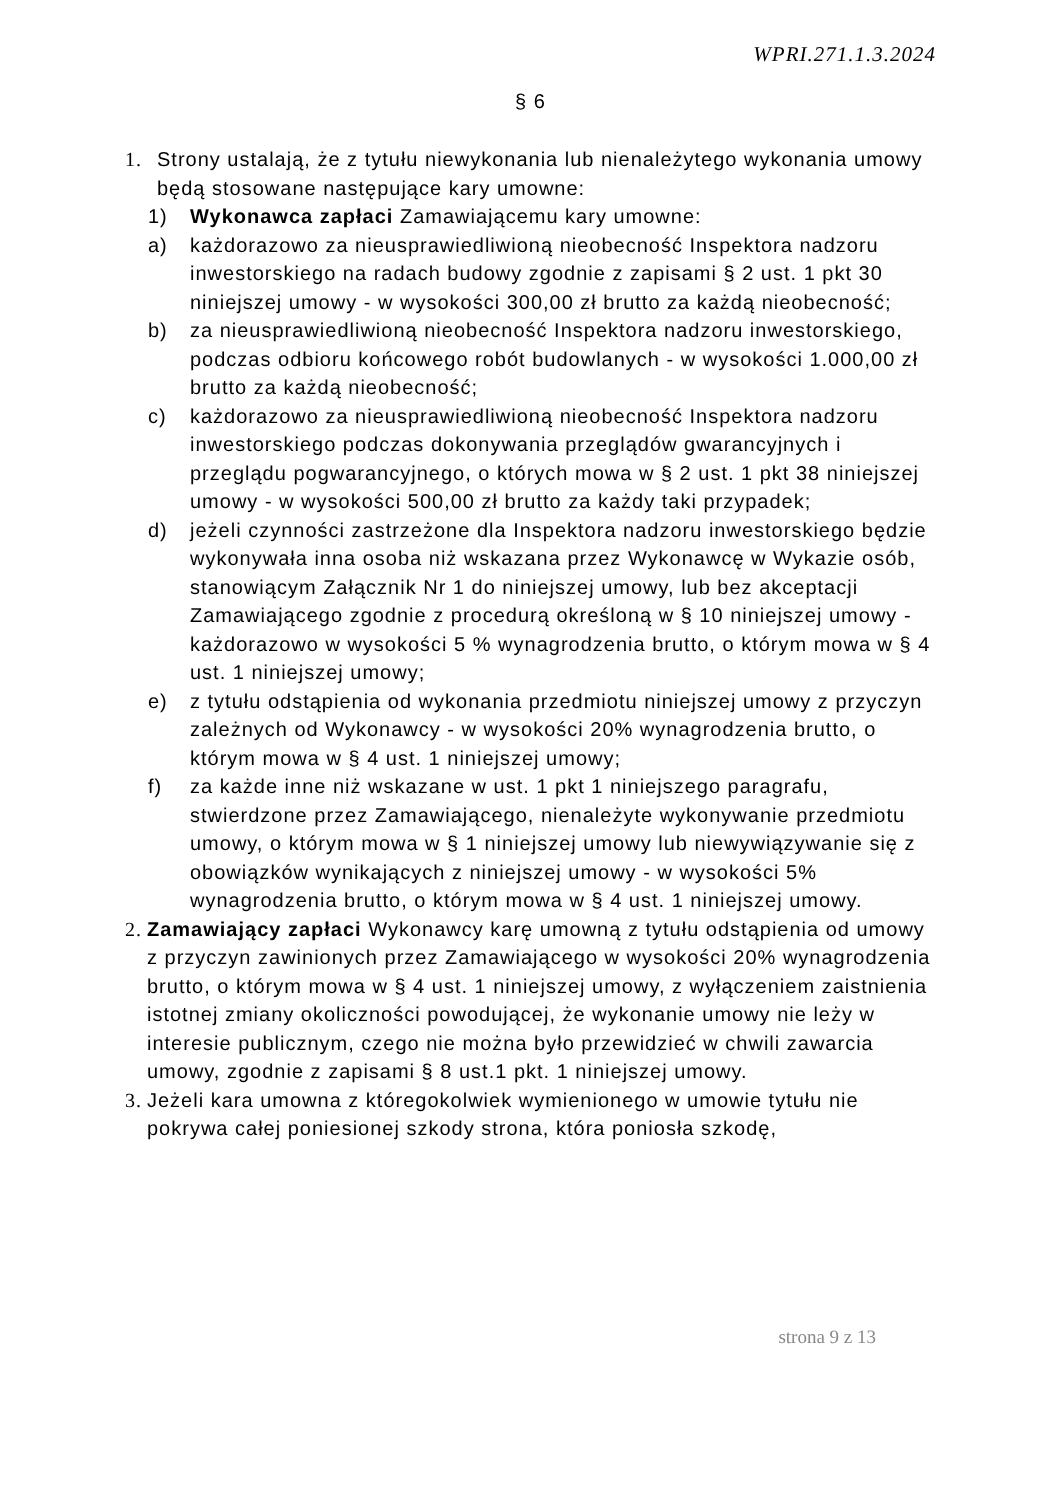WPRI.271.1.3.2024
§ 6
1. Strony ustalają, że z tytułu niewykonania lub nienależytego wykonania umowy będą stosowane następujące kary umowne:
1) Wykonawca zapłaci Zamawiającemu kary umowne:
a) każdorazowo za nieusprawiedliwioną nieobecność Inspektora nadzoru inwestorskiego na radach budowy zgodnie z zapisami § 2 ust. 1 pkt 30 niniejszej umowy - w wysokości 300,00 zł brutto za każdą nieobecność;
b) za nieusprawiedliwioną nieobecność Inspektora nadzoru inwestorskiego, podczas odbioru końcowego robót budowlanych - w wysokości 1.000,00 zł brutto za każdą nieobecność;
c) każdorazowo za nieusprawiedliwioną nieobecność Inspektora nadzoru inwestorskiego podczas dokonywania przeglądów gwarancyjnych i przeglądu pogwarancyjnego, o których mowa w § 2 ust. 1 pkt 38 niniejszej umowy - w wysokości 500,00 zł brutto za każdy taki przypadek;
d) jeżeli czynności zastrzeżone dla Inspektora nadzoru inwestorskiego będzie wykonywała inna osoba niż wskazana przez Wykonawcę w Wykazie osób, stanowiącym Załącznik Nr 1 do niniejszej umowy, lub bez akceptacji Zamawiającego zgodnie z procedurą określoną w § 10 niniejszej umowy - każdorazowo w wysokości 5 % wynagrodzenia brutto, o którym mowa w § 4 ust. 1 niniejszej umowy;
e) z tytułu odstąpienia od wykonania przedmiotu niniejszej umowy z przyczyn zależnych od Wykonawcy - w wysokości 20% wynagrodzenia brutto, o którym mowa w § 4 ust. 1 niniejszej umowy;
f) za każde inne niż wskazane w ust. 1 pkt 1 niniejszego paragrafu, stwierdzone przez Zamawiającego, nienależyte wykonywanie przedmiotu umowy, o którym mowa w § 1 niniejszej umowy lub niewywiązywanie się z obowiązków wynikających z niniejszej umowy - w wysokości 5% wynagrodzenia brutto, o którym mowa w § 4 ust. 1 niniejszej umowy.
2.
Zamawiający zapłaci Wykonawcy karę umowną z tytułu odstąpienia od umowy z przyczyn zawinionych przez Zamawiającego w wysokości 20% wynagrodzenia brutto, o którym mowa w § 4 ust. 1 niniejszej umowy, z wyłączeniem zaistnienia istotnej zmiany okoliczności powodującej, że wykonanie umowy nie leży w interesie publicznym, czego nie można było przewidzieć w chwili zawarcia umowy, zgodnie z zapisami § 8 ust.1 pkt. 1 niniejszej umowy.
3.
Jeżeli kara umowna z któregokolwiek wymienionego w umowie tytułu nie pokrywa całej poniesionej szkody strona, która poniosła szkodę,
strona 9 z 13